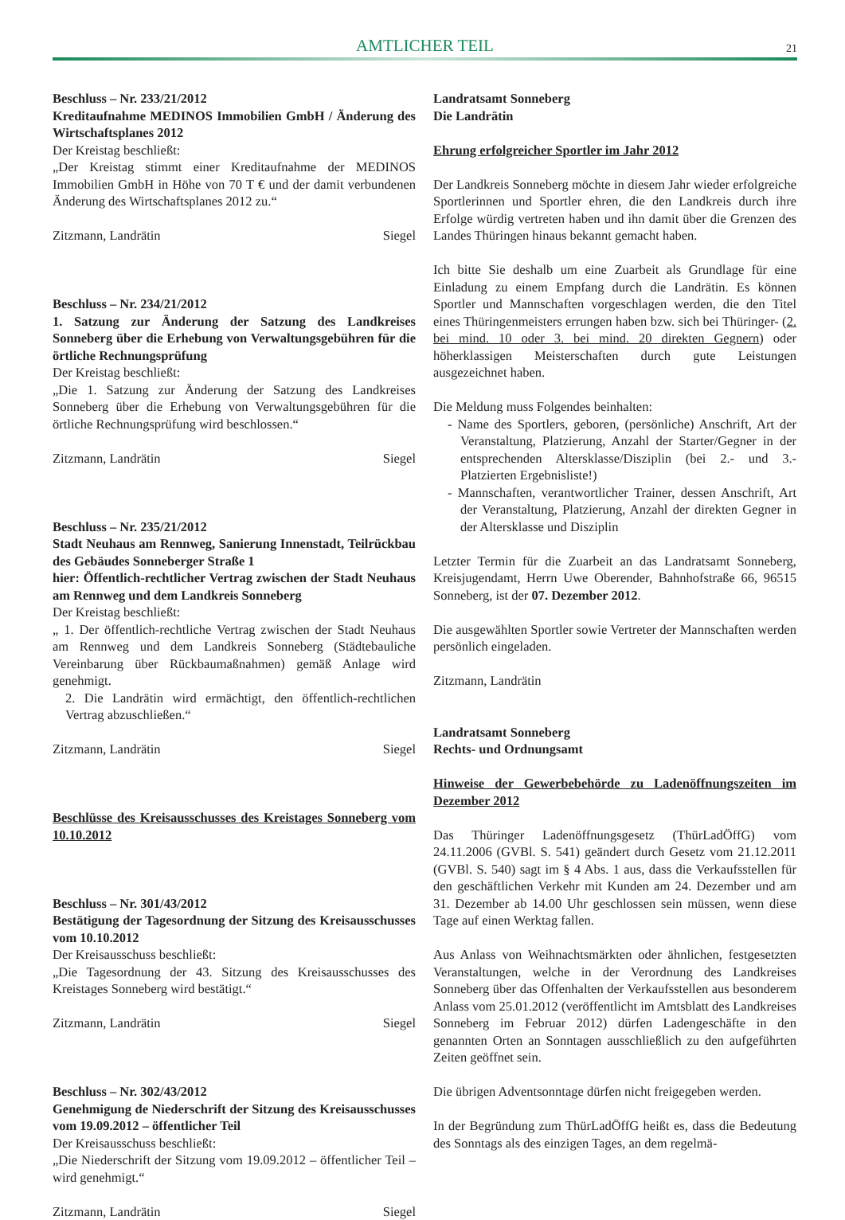AMTLICHER TEIL
21
Beschluss – Nr. 233/21/2012
Kreditaufnahme MEDINOS Immobilien GmbH / Änderung des Wirtschaftsplanes 2012
Der Kreistag beschließt:
„Der Kreistag stimmt einer Kreditaufnahme der MEDINOS Immobilien GmbH in Höhe von 70 T € und der damit verbundenen Änderung des Wirtschaftsplanes 2012 zu.“
Zitzmann, Landrätin Siegel
Beschluss – Nr. 234/21/2012
1. Satzung zur Änderung der Satzung des Landkreises Sonneberg über die Erhebung von Verwaltungsgebühren für die örtliche Rechnungsprüfung
Der Kreistag beschließt:
„Die 1. Satzung zur Änderung der Satzung des Landkreises Sonneberg über die Erhebung von Verwaltungsgebühren für die örtliche Rechnungsprüfung wird beschlossen.“
Zitzmann, Landrätin Siegel
Beschluss – Nr. 235/21/2012
Stadt Neuhaus am Rennweg, Sanierung Innenstadt, Teilrückbau des Gebäudes Sonneberger Straße 1
hier: Öffentlich-rechtlicher Vertrag zwischen der Stadt Neuhaus am Rennweg und dem Landkreis Sonneberg
Der Kreistag beschließt:
„ 1. Der öffentlich-rechtliche Vertrag zwischen der Stadt Neuhaus am Rennweg und dem Landkreis Sonneberg (Städtebauliche Vereinbarung über Rückbaumaßnahmen) gemäß Anlage wird genehmigt.
2. Die Landrätin wird ermächtigt, den öffentlich-rechtlichen Vertrag abzuschließen.“
Zitzmann, Landrätin Siegel
Beschlüsse des Kreisausschusses des Kreistages Sonneberg vom 10.10.2012
Beschluss – Nr. 301/43/2012
Bestätigung der Tagesordnung der Sitzung des Kreisausschusses vom 10.10.2012
Der Kreisausschuss beschließt:
„Die Tagesordnung der 43. Sitzung des Kreisausschusses des Kreistages Sonneberg wird bestätigt.“
Zitzmann, Landrätin Siegel
Beschluss – Nr. 302/43/2012
Genehmigung de Niederschrift der Sitzung des Kreisausschusses vom 19.09.2012 – öffentlicher Teil
Der Kreisausschuss beschließt:
„Die Niederschrift der Sitzung vom 19.09.2012 – öffentlicher Teil – wird genehmigt.“
Zitzmann, Landrätin Siegel
Landratsamt Sonneberg
Die Landrätin
Ehrung erfolgreicher Sportler im Jahr 2012
Der Landkreis Sonneberg möchte in diesem Jahr wieder erfolgreiche Sportlerinnen und Sportler ehren, die den Landkreis durch ihre Erfolge würdig vertreten haben und ihn damit über die Grenzen des Landes Thüringen hinaus bekannt gemacht haben.
Ich bitte Sie deshalb um eine Zuarbeit als Grundlage für eine Einladung zu einem Empfang durch die Landrätin. Es können Sportler und Mannschaften vorgeschlagen werden, die den Titel eines Thüringenmeisters errungen haben bzw. sich bei Thüringer- (2. bei mind. 10 oder 3. bei mind. 20 direkten Gegnern) oder höherklassigen Meisterschaften durch gute Leistungen ausgezeichnet haben.
Die Meldung muss Folgendes beinhalten:
- Name des Sportlers, geboren, (persönliche) Anschrift, Art der Veranstaltung, Platzierung, Anzahl der Starter/Gegner in der entsprechenden Altersklasse/Disziplin (bei 2.- und 3.-Platzierten Ergebnisliste!)
- Mannschaften, verantwortlicher Trainer, dessen Anschrift, Art der Veranstaltung, Platzierung, Anzahl der direkten Gegner in der Altersklasse und Disziplin
Letzter Termin für die Zuarbeit an das Landratsamt Sonneberg, Kreisjugendamt, Herrn Uwe Oberender, Bahnhofstraße 66, 96515 Sonneberg, ist der 07. Dezember 2012.
Die ausgewählten Sportler sowie Vertreter der Mannschaften werden persönlich eingeladen.
Zitzmann, Landrätin
Landratsamt Sonneberg
Rechts- und Ordnungsamt
Hinweise der Gewerbebehörde zu Ladenöffnungszeiten im Dezember 2012
Das Thüringer Ladenöffnungsgesetz (ThürLadÖffG) vom 24.11.2006 (GVBl. S. 541) geändert durch Gesetz vom 21.12.2011 (GVBl. S. 540) sagt im § 4 Abs. 1 aus, dass die Verkaufsstellen für den geschäftlichen Verkehr mit Kunden am 24. Dezember und am 31. Dezember ab 14.00 Uhr geschlossen sein müssen, wenn diese Tage auf einen Werktag fallen.
Aus Anlass von Weihnachtsmärkten oder ähnlichen, festgesetzten Veranstaltungen, welche in der Verordnung des Landkreises Sonneberg über das Offenhalten der Verkaufsstellen aus besonderem Anlass vom 25.01.2012 (veröffentlicht im Amtsblatt des Landkreises Sonneberg im Februar 2012) dürfen Ladengeschäfte in den genannten Orten an Sonntagen ausschließlich zu den aufgeführten Zeiten geöffnet sein.
Die übrigen Adventsonntage dürfen nicht freigegeben werden.
In der Begründung zum ThürLadÖffG heißt es, dass die Bedeutung des Sonntags als des einzigen Tages, an dem regelmä-